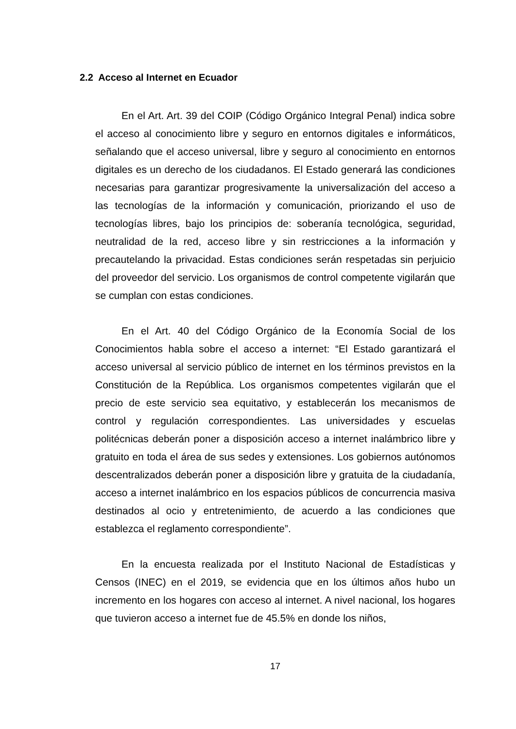2.2 Acceso al Internet en Ecuador
En el Art. Art. 39 del COIP (Código Orgánico Integral Penal) indica sobre el acceso al conocimiento libre y seguro en entornos digitales e informáticos, señalando que el acceso universal, libre y seguro al conocimiento en entornos digitales es un derecho de los ciudadanos. El Estado generará las condiciones necesarias para garantizar progresivamente la universalización del acceso a las tecnologías de la información y comunicación, priorizando el uso de tecnologías libres, bajo los principios de: soberanía tecnológica, seguridad, neutralidad de la red, acceso libre y sin restricciones a la información y precautelando la privacidad. Estas condiciones serán respetadas sin perjuicio del proveedor del servicio. Los organismos de control competente vigilarán que se cumplan con estas condiciones.
En el Art. 40 del Código Orgánico de la Economía Social de los Conocimientos habla sobre el acceso a internet: “El Estado garantizará el acceso universal al servicio público de internet en los términos previstos en la Constitución de la República. Los organismos competentes vigilarán que el precio de este servicio sea equitativo, y establecerán los mecanismos de control y regulación correspondientes. Las universidades y escuelas politécnicas deberán poner a disposición acceso a internet inalámbrico libre y gratuito en toda el área de sus sedes y extensiones. Los gobiernos autónomos descentralizados deberán poner a disposición libre y gratuita de la ciudadanía, acceso a internet inalámbrico en los espacios públicos de concurrencia masiva destinados al ocio y entretenimiento, de acuerdo a las condiciones que establezca el reglamento correspondiente”.
En la encuesta realizada por el Instituto Nacional de Estadísticas y Censos (INEC) en el 2019, se evidencia que en los últimos años hubo un incremento en los hogares con acceso al internet. A nivel nacional, los hogares que tuvieron acceso a internet fue de 45.5% en donde los niños,
17